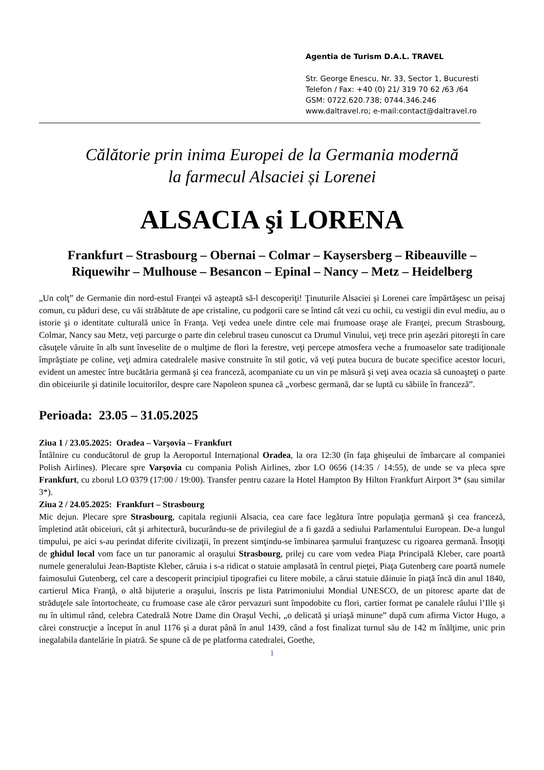Agentia de Turism D.A.L. TRAVEL
Str. George Enescu, Nr. 33, Sector 1, Bucuresti
Telefon / Fax: +40 (0) 21/ 319 70 62 /63 /64
GSM: 0722.620.738; 0744.346.246
www.daltravel.ro; e-mail:contact@daltravel.ro
Călătorie prin inima Europei de la Germania modernă
la farmecul Alsaciei și Lorenei
ALSACIA şi LORENA
Frankfurt – Strasbourg – Obernai – Colmar – Kaysersberg – Ribeauville – Riquewihr – Mulhouse – Besancon – Epinal – Nancy – Metz – Heidelberg
„Un colţ” de Germanie din nord-estul Franţei vă aşteaptă să-l descoperiţi! Ţinuturile Alsaciei şi Lorenei care împărtăşesc un peisaj comun, cu păduri dese, cu văi străbătute de ape cristaline, cu podgorii care se întind cât vezi cu ochii, cu vestigii din evul mediu, au o istorie şi o identitate culturală unice în Franţa. Veţi vedea unele dintre cele mai frumoase oraşe ale Franţei, precum Strasbourg, Colmar, Nancy sau Metz, veţi parcurge o parte din celebrul traseu cunoscut ca Drumul Vinului, veţi trece prin aşezări pitoreşti în care căsuţele văruite în alb sunt înveselite de o mulţime de flori la ferestre, veţi percepe atmosfera veche a frumoaselor sate tradiţionale împrăştiate pe coline, veţi admira catedralele masive construite în stil gotic, vă veţi putea bucura de bucate specifice acestor locuri, evident un amestec între bucătăria germană şi cea franceză, acompaniate cu un vin pe măsură şi veţi avea ocazia să cunoaşteţi o parte din obiceiurile şi datinile locuitorilor, despre care Napoleon spunea că „vorbesc germană, dar se luptă cu săbiile în franceză”.
Perioada: 23.05 – 31.05.2025
Ziua 1 / 23.05.2025: Oradea – Varșovia – Frankfurt
Întâlnire cu conducătorul de grup la Aeroportul Internațional Oradea, la ora 12:30 (în faţa ghişeului de îmbarcare al companiei Polish Airlines). Plecare spre Varşovia cu compania Polish Airlines, zbor LO 0656 (14:35 / 14:55), de unde se va pleca spre Frankfurt, cu zborul LO 0379 (17:00 / 19:00). Transfer pentru cazare la Hotel Hampton By Hilton Frankfurt Airport 3* (sau similar 3*).
Ziua 2 / 24.05.2025: Frankfurt – Strasbourg
Mic dejun. Plecare spre Strasbourg, capitala regiunii Alsacia, cea care face legătura între populaţia germană şi cea franceză, împletind atât obiceiuri, cât şi arhitectură, bucurându-se de privilegiul de a fi gazdă a sediului Parlamentului European. De-a lungul timpului, pe aici s-au perindat diferite civilizaţii, în prezent simţindu-se îmbinarea șarmului franţuzesc cu rigoarea germană. Însoţiţi de ghidul local vom face un tur panoramic al oraşului Strasbourg, prilej cu care vom vedea Piaţa Principală Kleber, care poartă numele generalului Jean-Baptiste Kleber, căruia i s-a ridicat o statuie amplasată în centrul pieţei, Piaţa Gutenberg care poartă numele faimosului Gutenberg, cel care a descoperit principiul tipografiei cu litere mobile, a cărui statuie dăinuie în piaţă încă din anul 1840, cartierul Mica Franţă, o altă bijuterie a oraşului, înscris pe lista Patrimoniului Mondial UNESCO, de un pitoresc aparte dat de străduţele sale întortocheate, cu frumoase case ale căror pervazuri sunt împodobite cu flori, cartier format pe canalele râului l’Ille şi nu în ultimul rând, celebra Catedrală Notre Dame din Oraşul Vechi, „o delicată şi uriaşă minune” după cum afirma Victor Hugo, a cărei construcţie a început în anul 1176 şi a durat până în anul 1439, când a fost finalizat turnul său de 142 m înălţime, unic prin inegalabila dantelărie în piatră. Se spune că de pe platforma catedralei, Goethe,
1